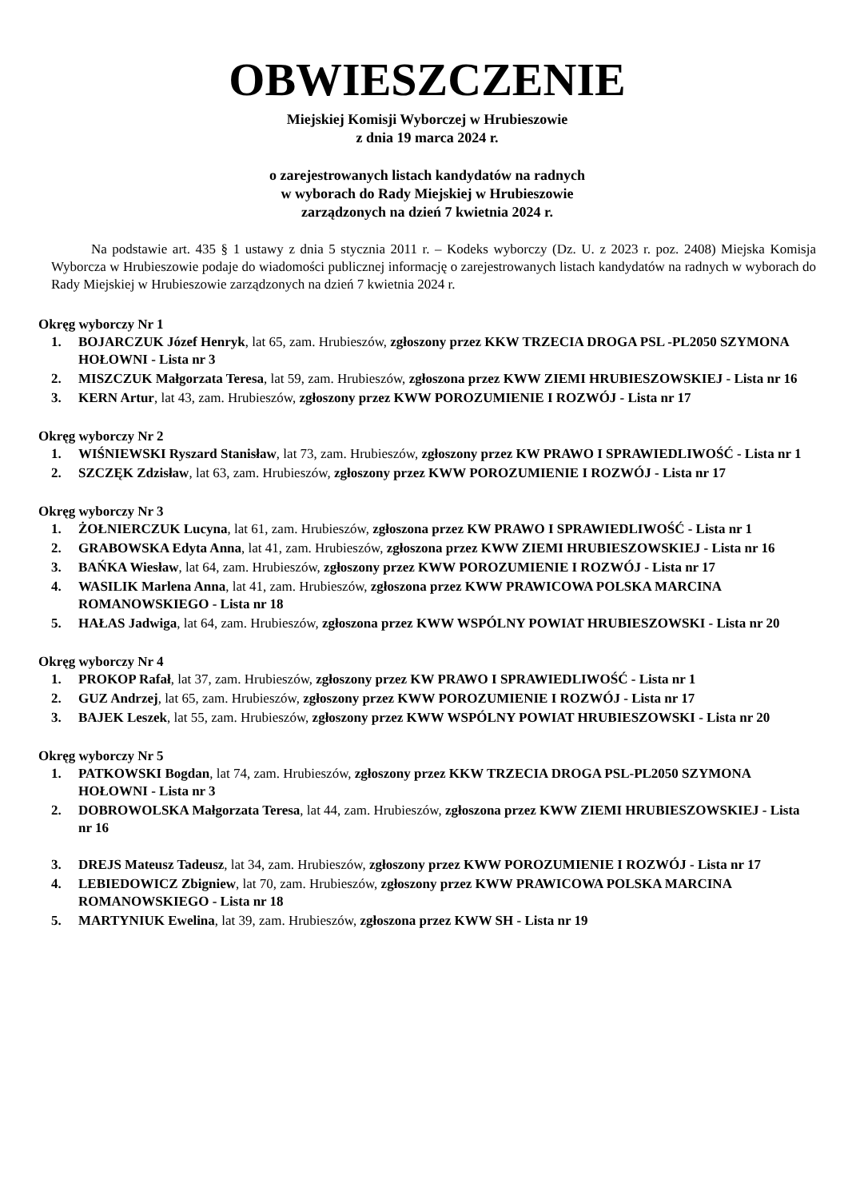OBWIESZCZENIE
Miejskiej Komisji Wyborczej w Hrubieszowie
z dnia 19 marca 2024 r.
o zarejestrowanych listach kandydatów na radnych
w wyborach do Rady Miejskiej w Hrubieszowie
zarządzonych na dzień 7 kwietnia 2024 r.
Na podstawie art. 435 § 1 ustawy z dnia 5 stycznia 2011 r. – Kodeks wyborczy (Dz. U. z 2023 r. poz. 2408) Miejska Komisja Wyborcza w Hrubieszowie podaje do wiadomości publicznej informację o zarejestrowanych listach kandydatów na radnych w wyborach do Rady Miejskiej w Hrubieszowie zarządzonych na dzień 7 kwietnia 2024 r.
Okręg wyborczy Nr 1
1. BOJARCZUK Józef Henryk, lat 65, zam. Hrubieszów, zgłoszony przez KKW TRZECIA DROGA PSL -PL2050 SZYMONA HOŁOWNI - Lista nr 3
2. MISZCZUK Małgorzata Teresa, lat 59, zam. Hrubieszów, zgłoszona przez KWW ZIEMI HRUBIESZOWSKIEJ - Lista nr 16
3. KERN Artur, lat 43, zam. Hrubieszów, zgłoszony przez KWW POROZUMIENIE I ROZWÓJ - Lista nr 17
Okręg wyborczy Nr 2
1. WIŚNIEWSKI Ryszard Stanisław, lat 73, zam. Hrubieszów, zgłoszony przez KW PRAWO I SPRAWIEDLIWOŚĆ - Lista nr 1
2. SZCZĘK Zdzisław, lat 63, zam. Hrubieszów, zgłoszony przez KWW POROZUMIENIE I ROZWÓJ - Lista nr 17
Okręg wyborczy Nr 3
1. ŻOŁNIERCZUK Lucyna, lat 61, zam. Hrubieszów, zgłoszona przez KW PRAWO I SPRAWIEDLIWOŚĆ - Lista nr 1
2. GRABOWSKA Edyta Anna, lat 41, zam. Hrubieszów, zgłoszona przez KWW ZIEMI HRUBIESZOWSKIEJ - Lista nr 16
3. BAŃKA Wiesław, lat 64, zam. Hrubieszów, zgłoszony przez KWW POROZUMIENIE I ROZWÓJ - Lista nr 17
4. WASILIK Marlena Anna, lat 41, zam. Hrubieszów, zgłoszona przez KWW PRAWICOWA POLSKA MARCINA ROMANOWSKIEGO - Lista nr 18
5. HAŁAS Jadwiga, lat 64, zam. Hrubieszów, zgłoszona przez KWW WSPÓLNY POWIAT HRUBIESZOWSKI - Lista nr 20
Okręg wyborczy Nr 4
1. PROKOP Rafał, lat 37, zam. Hrubieszów, zgłoszony przez KW PRAWO I SPRAWIEDLIWOŚĆ - Lista nr 1
2. GUZ Andrzej, lat 65, zam. Hrubieszów, zgłoszony przez KWW POROZUMIENIE I ROZWÓJ - Lista nr 17
3. BAJEK Leszek, lat 55, zam. Hrubieszów, zgłoszony przez KWW WSPÓLNY POWIAT HRUBIESZOWSKI - Lista nr 20
Okręg wyborczy Nr 5
1. PATKOWSKI Bogdan, lat 74, zam. Hrubieszów, zgłoszony przez KKW TRZECIA DROGA PSL-PL2050 SZYMONA HOŁOWNI - Lista nr 3
2. DOBROWOLSKA Małgorzata Teresa, lat 44, zam. Hrubieszów, zgłoszona przez KWW ZIEMI HRUBIESZOWSKIEJ - Lista nr 16
3. DREJS Mateusz Tadeusz, lat 34, zam. Hrubieszów, zgłoszony przez KWW POROZUMIENIE I ROZWÓJ - Lista nr 17
4. LEBIEDOWICZ Zbigniew, lat 70, zam. Hrubieszów, zgłoszony przez KWW PRAWICOWA POLSKA MARCINA ROMANOWSKIEGO - Lista nr 18
5. MARTYNIUK Ewelina, lat 39, zam. Hrubieszów, zgłoszona przez KWW SH - Lista nr 19